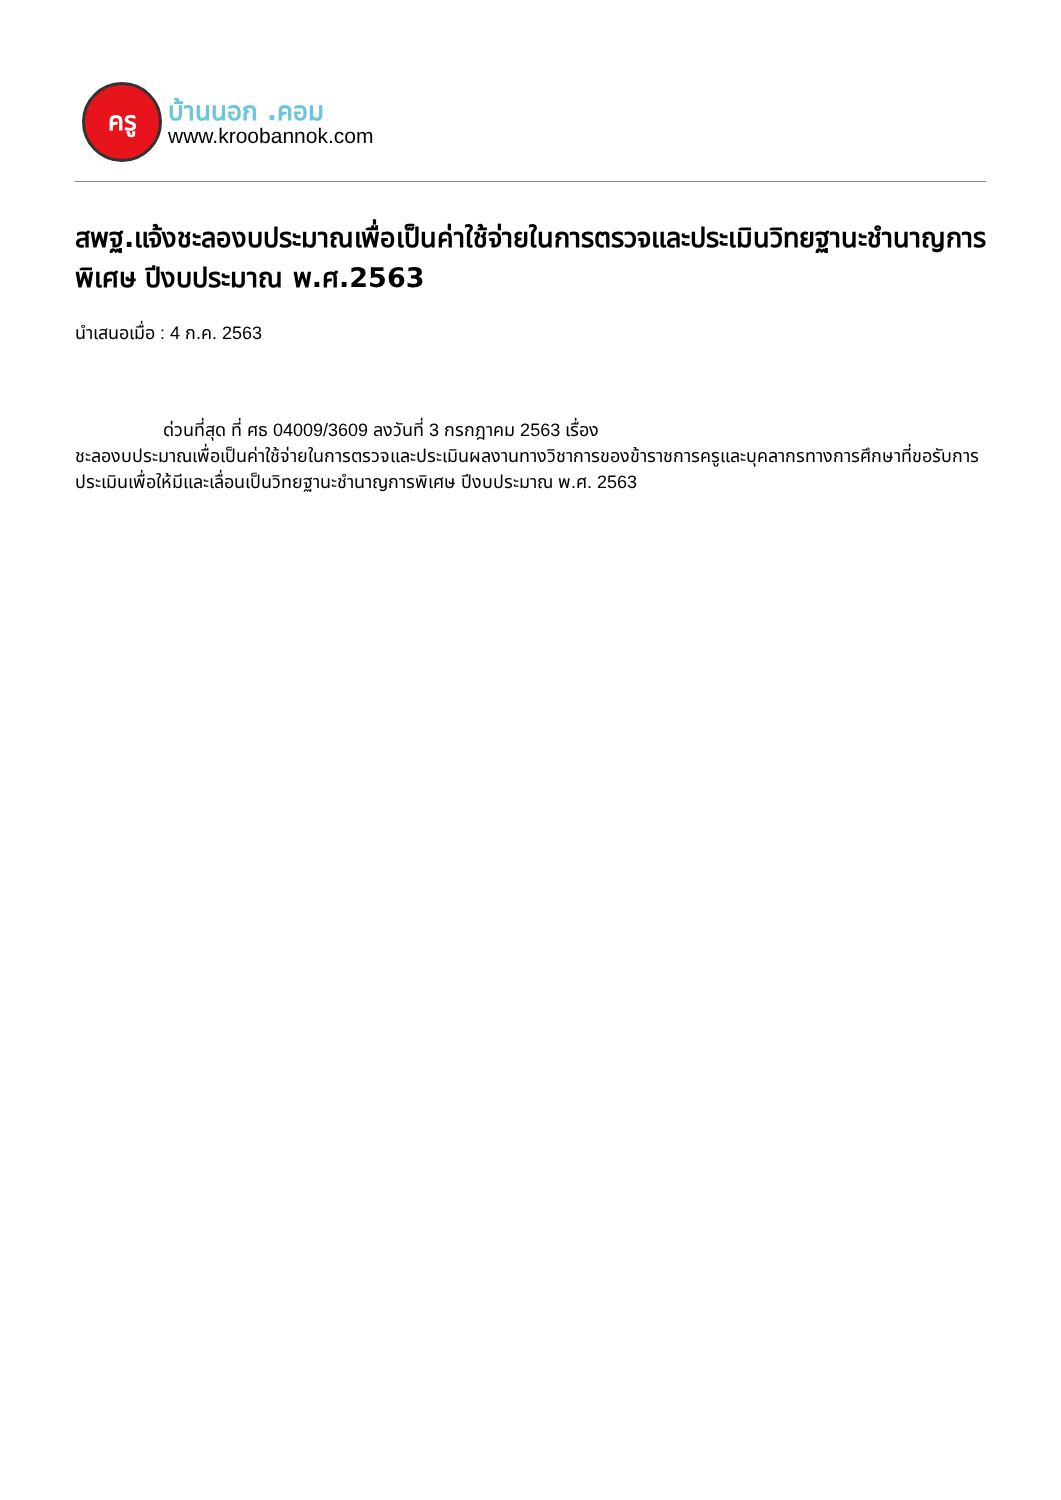ครู
บ้านนอก .คอม
www.kroobannok.com
สพฐ.แจ้งชะลองบประมาณเพื่อเป็นค่าใช้จ่ายในการตรวจและประเมินวิทยฐานะชำนาญการพิเศษ ปีงบประมาณ พ.ศ.2563
นำเสนอเมื่อ : 4 ก.ค. 2563
ด่วนที่สุด ที่ ศธ 04009/3609 ลงวันที่ 3 กรกฎาคม 2563 เรื่อง
ชะลองบประมาณเพื่อเป็นค่าใช้จ่ายในการตรวจและประเมินผลงานทางวิชาการของข้าราชการครูและบุคลากรทางการศึกษาที่ขอรับการประเมินเพื่อให้มีและเลื่อนเป็นวิทยฐานะชำนาญการพิเศษ ปีงบประมาณ พ.ศ. 2563